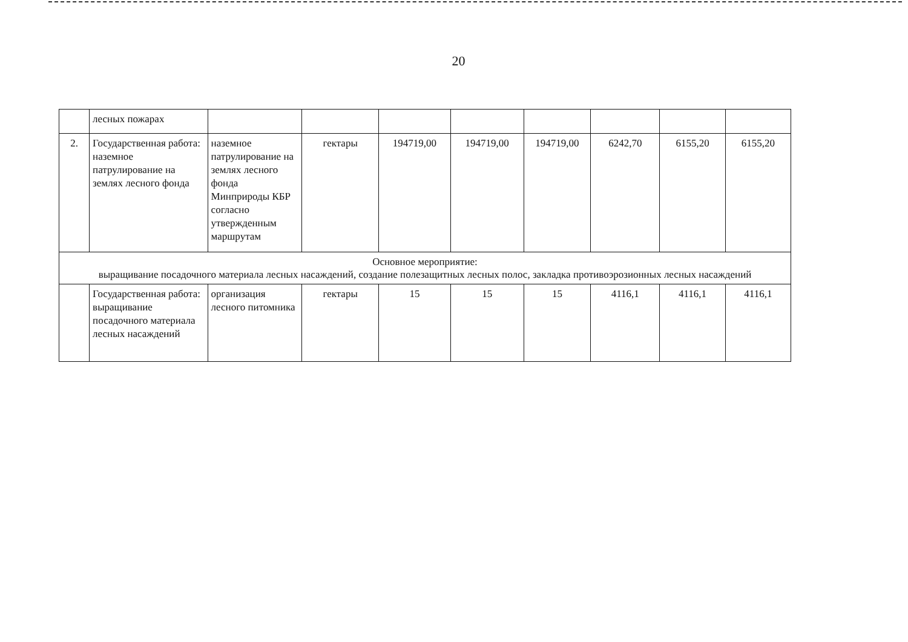20
| | лесных пожарах | | | | | | | | |
| 2. | Государственная работа: наземное патрулирование на землях лесного фонда | наземное патрулирование на землях лесного фонда Минприроды КБР согласно утвержденным маршрутам | гектары | 194719,00 | 194719,00 | 194719,00 | 6242,70 | 6155,20 | 6155,20 |
| Основное мероприятие: выращивание посадочного материала лесных насаждений, создание полезащитных лесных полос, закладка противоэрозионных лесных насаждений | | | | | | | | | |
| | Государственная работа: выращивание посадочного материала лесных насаждений | организация лесного питомника | гектары | 15 | 15 | 15 | 4116,1 | 4116,1 | 4116,1 |